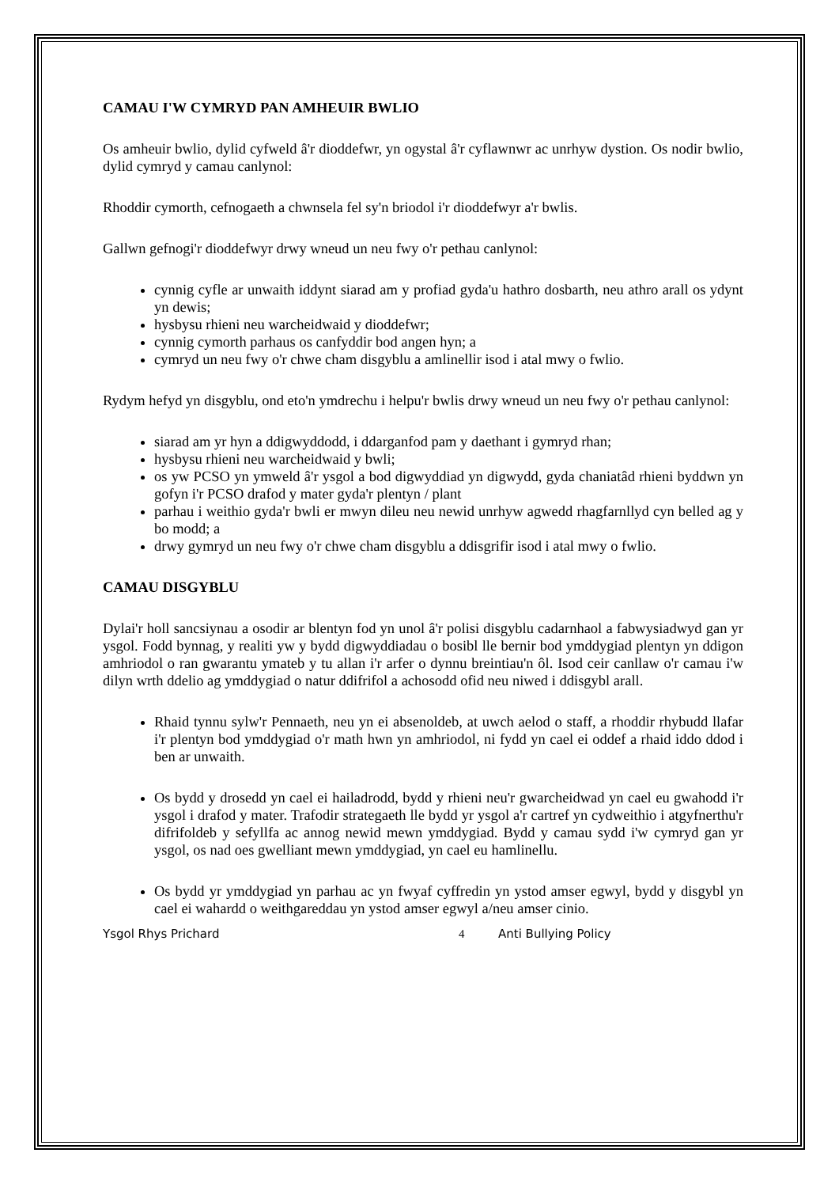CAMAU I'W CYMRYD PAN AMHEUIR BWLIO
Os amheuir bwlio, dylid cyfweld â'r dioddefwr, yn ogystal â'r cyflawnwr ac unrhyw dystion. Os nodir bwlio, dylid cymryd y camau canlynol:
Rhoddir cymorth, cefnogaeth a chwnsela fel sy'n briodol i'r dioddefwyr a'r bwlis.
Gallwn gefnogi'r dioddefwyr drwy wneud un neu fwy o'r pethau canlynol:
cynnig cyfle ar unwaith iddynt siarad am y profiad gyda'u hathro dosbarth, neu athro arall os ydynt yn dewis;
hysbysu rhieni neu warcheidwaid y dioddefwr;
cynnig cymorth parhaus os canfyddir bod angen hyn; a
cymryd un neu fwy o'r chwe cham disgyblu a amlinellir isod i atal mwy o fwlio.
Rydym hefyd yn disgyblu, ond eto'n ymdrechu i helpu'r bwlis drwy wneud un neu fwy o'r pethau canlynol:
siarad am yr hyn a ddigwyddodd, i ddarganfod pam y daethant i gymryd rhan;
hysbysu rhieni neu warcheidwaid y bwli;
os yw PCSO yn ymweld â'r ysgol a bod digwyddiad yn digwydd, gyda chaniatâd rhieni byddwn yn gofyn i'r PCSO drafod y mater gyda'r plentyn / plant
parhau i weithio gyda'r bwli er mwyn dileu neu newid unrhyw agwedd rhagfarnllyd cyn belled ag y bo modd; a
drwy gymryd un neu fwy o'r chwe cham disgyblu a ddisgrifir isod i atal mwy o fwlio.
CAMAU DISGYBLU
Dylai'r holl sancsiynau a osodir ar blentyn fod yn unol â'r polisi disgyblu cadarnhaol a fabwysiadwyd gan yr ysgol. Fodd bynnag, y realiti yw y bydd digwyddiadau o bosibl lle bernir bod ymddygiad plentyn yn ddigon amhriodol o ran gwarantu ymateb y tu allan i'r arfer o dynnu breintiau'n ôl. Isod ceir canllaw o'r camau i'w dilyn wrth ddelio ag ymddygiad o natur ddifrifol a achosodd ofid neu niwed i ddisgybl arall.
Rhaid tynnu sylw'r Pennaeth, neu yn ei absenoldeb, at uwch aelod o staff, a rhoddir rhybudd llafar i'r plentyn bod ymddygiad o'r math hwn yn amhriodol, ni fydd yn cael ei oddef a rhaid iddo ddod i ben ar unwaith.
Os bydd y drosedd yn cael ei hailadrodd, bydd y rhieni neu'r gwarcheidwad yn cael eu gwahodd i'r ysgol i drafod y mater. Trafodir strategaeth lle bydd yr ysgol a'r cartref yn cydweithio i atgyfnerthu'r difrifoldeb y sefyllfa ac annog newid mewn ymddygiad. Bydd y camau sydd i'w cymryd gan yr ysgol, os nad oes gwelliant mewn ymddygiad, yn cael eu hamlinellu.
Os bydd yr ymddygiad yn parhau ac yn fwyaf cyffredin yn ystod amser egwyl, bydd y disgybl yn cael ei wahardd o weithgareddau yn ystod amser egwyl a/neu amser cinio.
Ysgol Rhys Prichard 4 Anti Bullying Policy